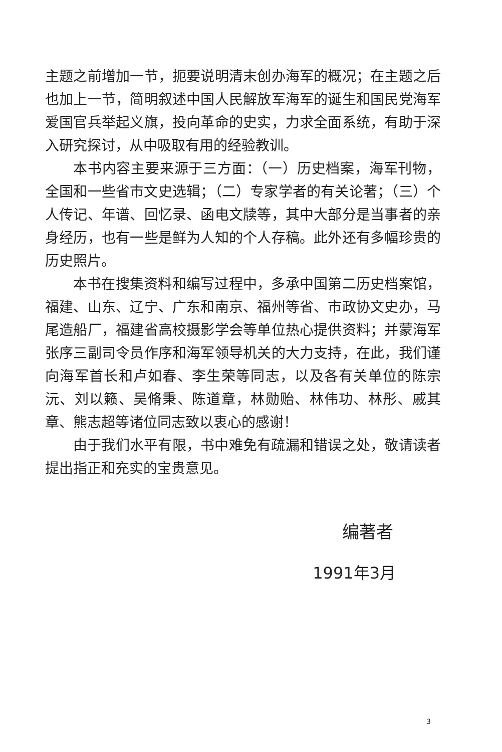主题之前增加一节，扼要说明清末创办海军的概况；在主题之后也加上一节，简明叙述中国人民解放军海军的诞生和国民党海军爱国官兵举起义旗，投向革命的史实，力求全面系统，有助于深入研究探讨，从中吸取有用的经验教训。
本书内容主要来源于三方面：（一）历史档案，海军刊物，全国和一些省市文史选辑；（二）专家学者的有关论著；（三）个人传记、年谱、回忆录、函电文牍等，其中大部分是当事者的亲身经历，也有一些是鲜为人知的个人存稿。此外还有多幅珍贵的历史照片。
本书在搜集资料和编写过程中，多承中国第二历史档案馆，福建、山东、辽宁、广东和南京、福州等省、市政协文史办，马尾造船厂，福建省高校摄影学会等单位热心提供资料；并蒙海军张序三副司令员作序和海军领导机关的大力支持，在此，我们谨向海军首长和卢如春、李生荣等同志，以及各有关单位的陈宗沅、刘以籁、吴脩秉、陈道章，林勋贻、林伟功、林彤、戚其章、熊志超等诸位同志致以衷心的感谢！
由于我们水平有限，书中难免有疏漏和错误之处，敬请读者提出指正和充实的宝贵意见。
编著者
1991年3月
3